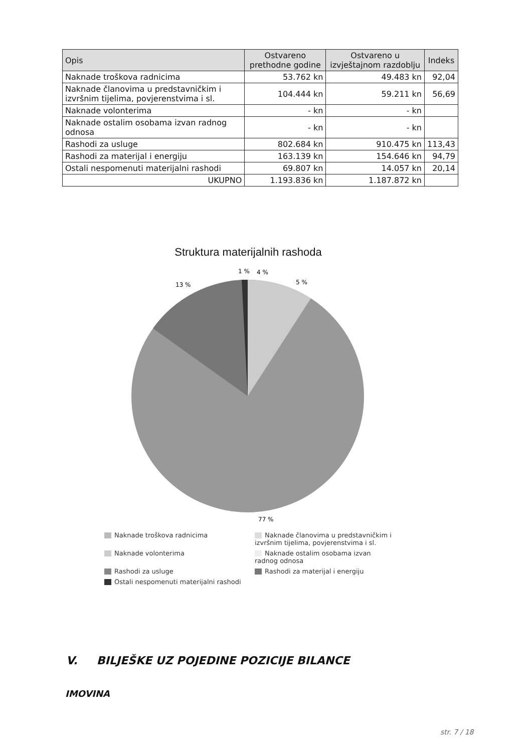| Opis | Ostvareno prethodne godine | Ostvareno u izvještajnom razdoblju | Indeks |
| --- | --- | --- | --- |
| Naknade troškova radnicima | 53.762 kn | 49.483 kn | 92,04 |
| Naknade članovima u predstavničkim i izvršnim tijelima, povjerenstvima i sl. | 104.444 kn | 59.211 kn | 56,69 |
| Naknade volonterima | - kn | - kn | |
| Naknade ostalim osobama izvan radnog odnosa | - kn | - kn | |
| Rashodi za usluge | 802.684 kn | 910.475 kn | 113,43 |
| Rashodi za materijal i energiju | 163.139 kn | 154.646 kn | 94,79 |
| Ostali nespomenuti materijalni rashodi | 69.807 kn | 14.057 kn | 20,14 |
| UKUPNO | 1.193.836 kn | 1.187.872 kn | |
Struktura materijalnih rashoda
1 %
4 %
5 %
13 %
77 %
Naknade troškova radnicima
Naknade članovima u predstavničkim i izvršnim tijelima, povjerenstvima i sl.
Naknade volonterima
Naknade ostalim osobama izvan radnog odnosa
Rashodi za usluge
Rashodi za materijal i energiju
Ostali nespomenuti materijalni rashodi
V. BILJEŠKE UZ POJEDINE POZICIJE BILANCE
IMOVINA
str. 7 / 18